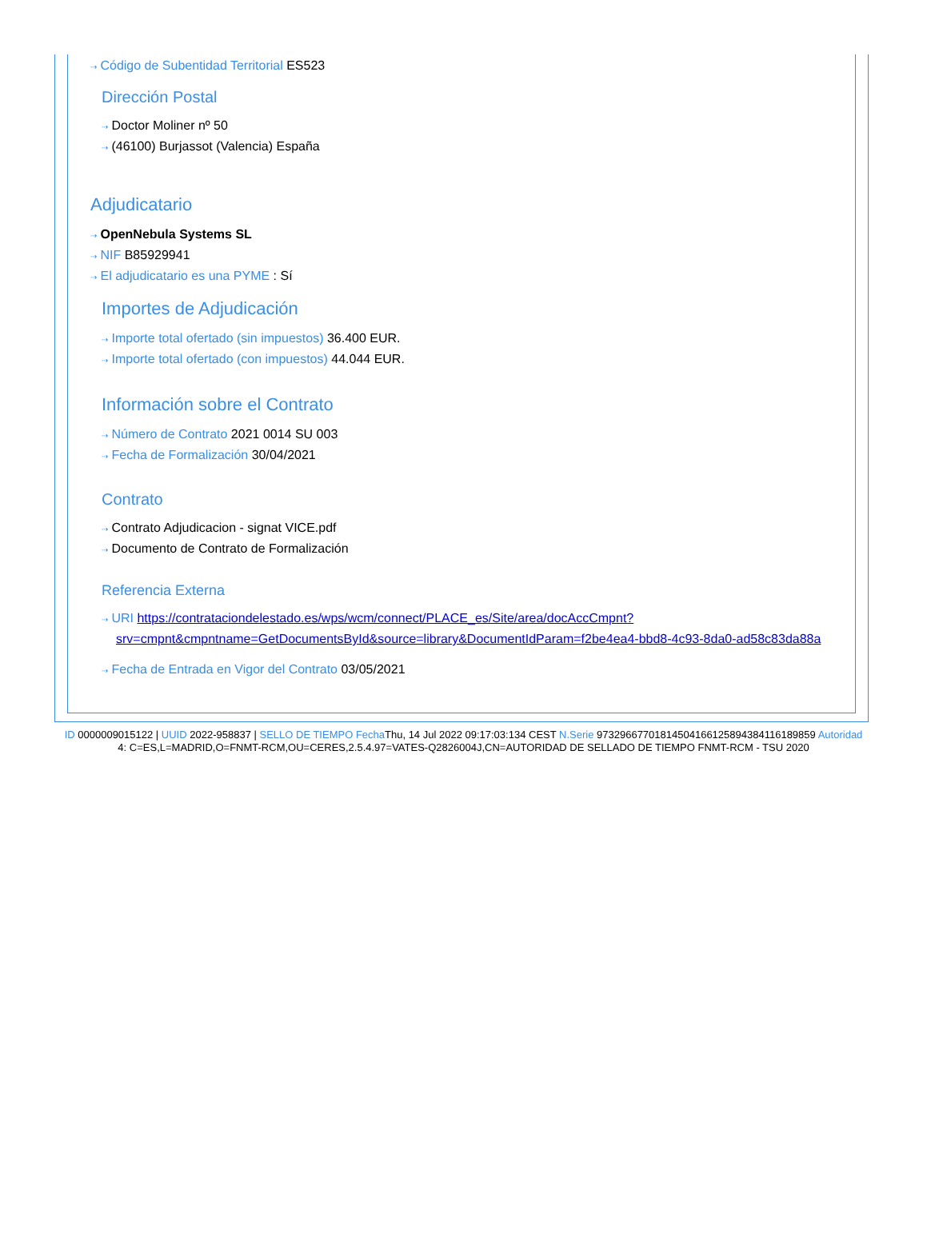⇢ Código de Subentidad Territorial ES523
Dirección Postal
⇢ Doctor Moliner nº 50
⇢ (46100) Burjassot (Valencia) España
Adjudicatario
⇢ OpenNebula Systems SL
⇢ NIF B85929941
⇢ El adjudicatario es una PYME : Sí
Importes de Adjudicación
⇢ Importe total ofertado (sin impuestos) 36.400 EUR.
⇢ Importe total ofertado (con impuestos) 44.044 EUR.
Información sobre el Contrato
⇢ Número de Contrato 2021 0014 SU 003
⇢ Fecha de Formalización 30/04/2021
Contrato
⇢ Contrato Adjudicacion - signat VICE.pdf
⇢ Documento de Contrato de Formalización
Referencia Externa
⇢ URI https://contrataciondelestado.es/wps/wcm/connect/PLACE_es/Site/area/docAccCmpnt?srv=cmpnt&cmpntname=GetDocumentsById&source=library&DocumentIdParam=f2be4ea4-bbd8-4c93-8da0-ad58c83da88a
⇢ Fecha de Entrada en Vigor del Contrato 03/05/2021
ID 0000009015122 | UUID 2022-958837 | SELLO DE TIEMPO Fecha Thu, 14 Jul 2022 09:17:03:134 CEST N.Serie 973296677018145041661258943841161898​59 Autoridad 4: C=ES,L=MADRID,O=FNMT-RCM,OU=CERES,2.5.4.97=VATES-Q2826004J,CN=AUTORIDAD DE SELLADO DE TIEMPO FNMT-RCM - TSU 2020